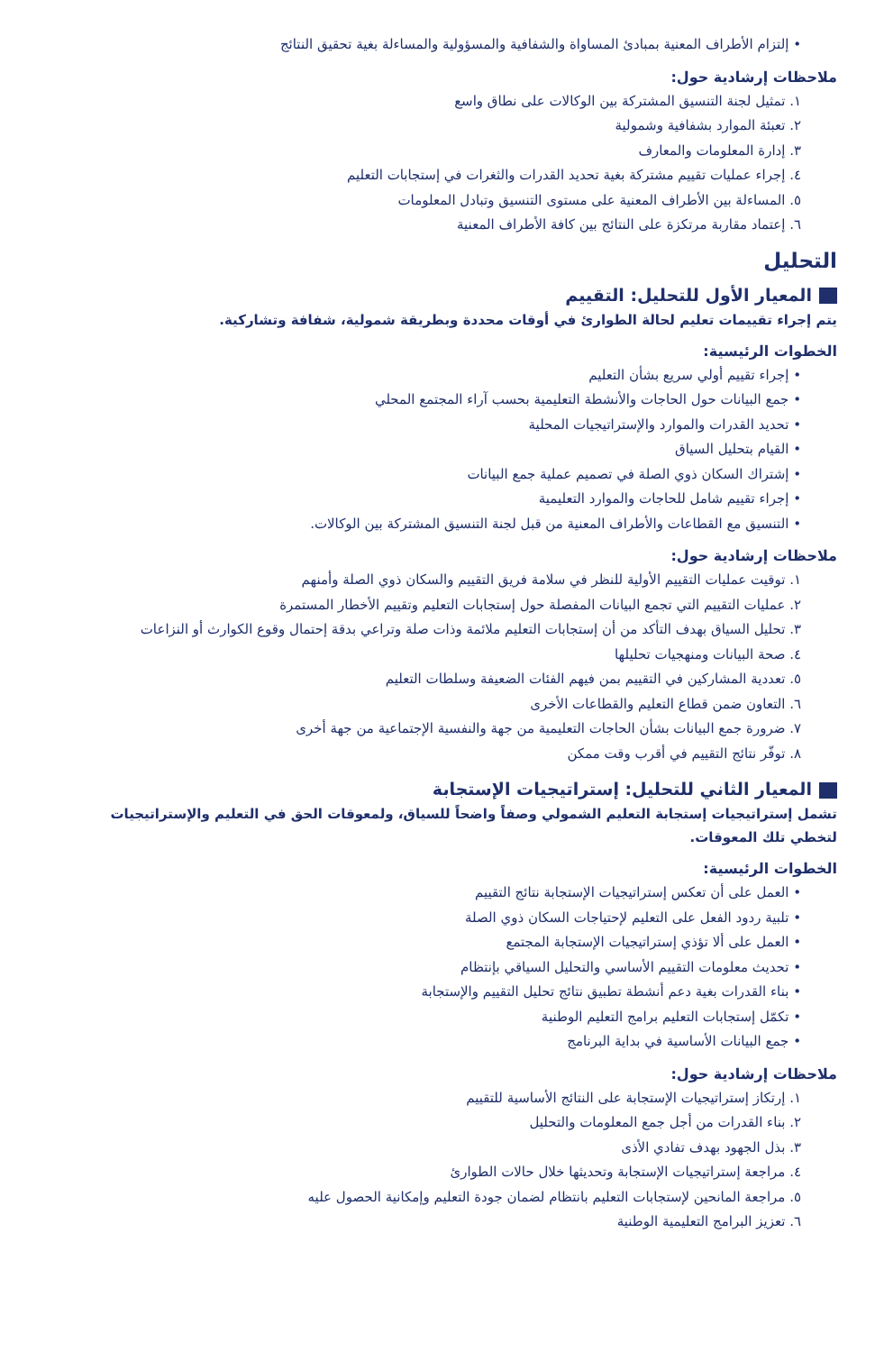• إلتزام الأطراف المعنية بمبادئ المساواة والشفافية والمسؤولية والمساءلة بغية تحقيق النتائج
ملاحظات إرشادية حول:
١. تمثيل لجنة التنسيق المشتركة بين الوكالات على نطاق واسع
٢. تعبئة الموارد بشفافية وشمولية
٣. إدارة المعلومات والمعارف
٤. إجراء عمليات تقييم مشتركة بغية تحديد القدرات والثغرات في إستجابات التعليم
٥. المساءلة بين الأطراف المعنية على مستوى التنسيق وتبادل المعلومات
٦. إعتماد مقاربة مرتكزة على النتائج بين كافة الأطراف المعنية
التحليل
المعيار الأول للتحليل: التقييم
يتم إجراء تقييمات تعليم لحالة الطوارئ في أوقات محددة وبطريقة شمولية، شفافة وتشاركية.
الخطوات الرئيسية:
• إجراء تقييم أولي سريع بشأن التعليم
• جمع البيانات حول الحاجات والأنشطة التعليمية بحسب آراء المجتمع المحلي
• تحديد القدرات والموارد والإستراتيجيات المحلية
• القيام بتحليل السياق
• إشتراك السكان ذوي الصلة في تصميم عملية جمع البيانات
• إجراء تقييم شامل للحاجات والموارد التعليمية
• التنسيق مع القطاعات والأطراف المعنية من قبل لجنة التنسيق المشتركة بين الوكالات.
ملاحظات إرشادية حول:
١. توقيت عمليات التقييم الأولية للنظر في سلامة فريق التقييم والسكان ذوي الصلة وأمنهم
٢. عمليات التقييم التي تجمع البيانات المفصلة حول إستجابات التعليم وتقييم الأخطار المستمرة
٣. تحليل السياق بهدف التأكد من أن إستجابات التعليم ملائمة وذات صلة وتراعي بدقة إحتمال وقوع الكوارث أو النزاعات
٤. صحة البيانات ومنهجيات تحليلها
٥. تعددية المشاركين في التقييم بمن فيهم الفئات الضعيفة وسلطات التعليم
٦. التعاون ضمن قطاع التعليم والقطاعات الأخرى
٧. ضرورة جمع البيانات بشأن الحاجات التعليمية من جهة والنفسية الإجتماعية من جهة أخرى
٨. توفّر نتائج التقييم في أقرب وقت ممكن
المعيار الثاني للتحليل: إستراتيجيات الإستجابة
تشمل إستراتيجيات إستجابة التعليم الشمولي وصفاً واضحاً للسياق، ولمعوقات الحق في التعليم والإستراتيجيات لتخطي تلك المعوقات.
الخطوات الرئيسية:
• العمل على أن تعكس إستراتيجيات الإستجابة نتائج التقييم
• تلبية ردود الفعل على التعليم لإحتياجات السكان ذوي الصلة
• العمل على ألا تؤذي إستراتيجيات الإستجابة المجتمع
• تحديث معلومات التقييم الأساسي والتحليل السياقي بإنتظام
• بناء القدرات بغية دعم أنشطة تطبيق نتائج تحليل التقييم والإستجابة
• تكمّل إستجابات التعليم برامج التعليم الوطنية
• جمع البيانات الأساسية في بداية البرنامج
ملاحظات إرشادية حول:
١. إرتكاز إستراتيجيات الإستجابة على النتائج الأساسية للتقييم
٢. بناء القدرات من أجل جمع المعلومات والتحليل
٣. بذل الجهود بهدف تفادي الأذى
٤. مراجعة إستراتيجيات الإستجابة وتحديثها خلال حالات الطوارئ
٥. مراجعة المانحين لإستجابات التعليم بانتظام لضمان جودة التعليم وإمكانية الحصول عليه
٦. تعزيز البرامج التعليمية الوطنية